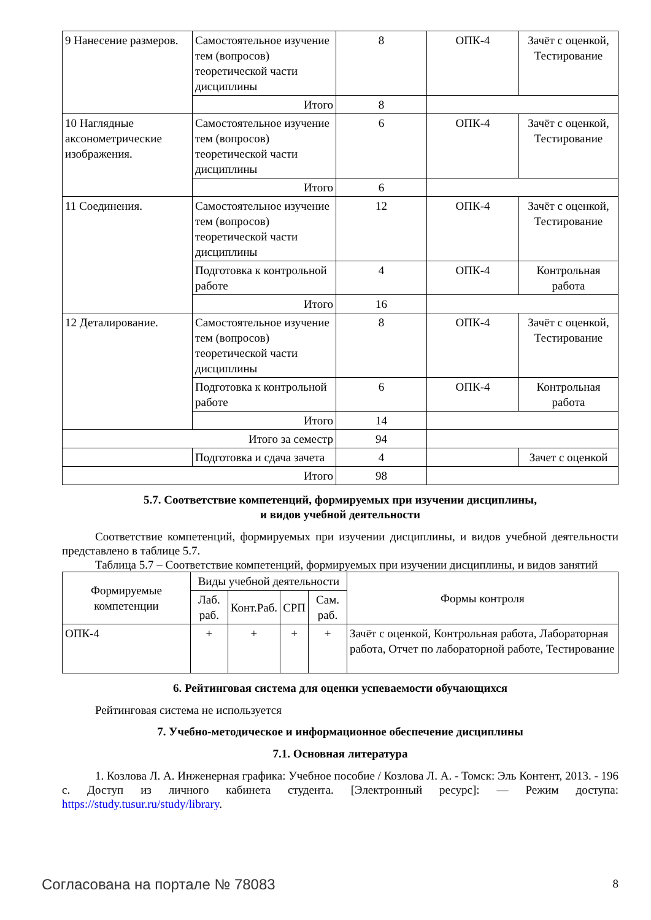| 9 Нанесение размеров. | Самостоятельное изучение тем (вопросов) теоретической части дисциплины | 8 | ОПК-4 | Зачёт с оценкой, Тестирование |
| | Итого | 8 | | |
| 10 Наглядные аксонометрические изображения. | Самостоятельное изучение тем (вопросов) теоретической части дисциплины | 6 | ОПК-4 | Зачёт с оценкой, Тестирование |
| | Итого | 6 | | |
| 11 Соединения. | Самостоятельное изучение тем (вопросов) теоретической части дисциплины | 12 | ОПК-4 | Зачёт с оценкой, Тестирование |
| | Подготовка к контрольной работе | 4 | ОПК-4 | Контрольная работа |
| | Итого | 16 | | |
| 12 Деталирование. | Самостоятельное изучение тем (вопросов) теоретической части дисциплины | 8 | ОПК-4 | Зачёт с оценкой, Тестирование |
| | Подготовка к контрольной работе | 6 | ОПК-4 | Контрольная работа |
| | Итого | 14 | | |
| Итого за семестр | | 94 | | |
| | Подготовка и сдача зачета | 4 | | Зачет с оценкой |
| Итого | | 98 | | |
5.7. Соответствие компетенций, формируемых при изучении дисциплины,
и видов учебной деятельности
Соответствие компетенций, формируемых при изучении дисциплины, и видов учебной деятельности представлено в таблице 5.7.
Таблица 5.7 – Соответствие компетенций, формируемых при изучении дисциплины, и видов занятий
| Формируемые компетенции | Виды учебной деятельности | | | | Формы контроля |
| --- | --- | --- | --- | --- | --- |
| | Лаб. раб. | Конт.Раб. | СРП | Сам. раб. | |
| ОПК-4 | + | + | + | + | Зачёт с оценкой, Контрольная работа, Лабораторная работа, Отчет по лабораторной работе, Тестирование |
6. Рейтинговая система для оценки успеваемости обучающихся
Рейтинговая система не используется
7. Учебно-методическое и информационное обеспечение дисциплины
7.1. Основная литература
1. Козлова Л. А. Инженерная графика: Учебное пособие / Козлова Л. А. - Томск: Эль Контент, 2013. - 196 с. Доступ из личного кабинета студента. [Электронный ресурс]: — Режим доступа: https://study.tusur.ru/study/library.
Согласована на портале № 78083 8